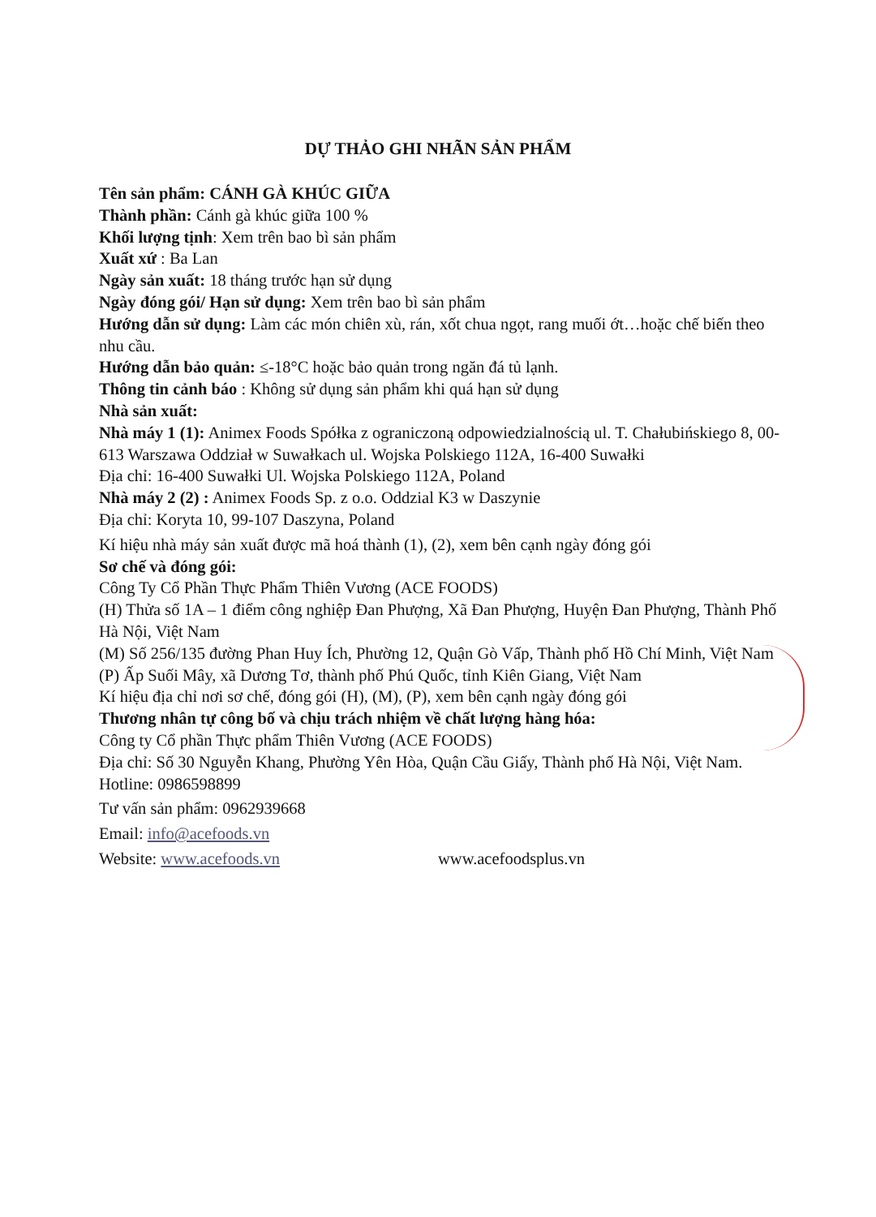DỰ THẢO GHI NHÃN SẢN PHẨM
Tên sản phẩm: CÁNH GÀ KHÚC GIỮA
Thành phần: Cánh gà khúc giữa 100 %
Khối lượng tịnh: Xem trên bao bì sản phẩm
Xuất xứ : Ba Lan
Ngày sản xuất: 18 tháng trước hạn sử dụng
Ngày đóng gói/ Hạn sử dụng: Xem trên bao bì sản phẩm
Hướng dẫn sử dụng: Làm các món chiên xù, rán, xốt chua ngọt, rang muối ớt…hoặc chế biến theo nhu cầu.
Hướng dẫn bảo quản: ≤-18°C hoặc bảo quản trong ngăn đá tủ lạnh.
Thông tin cảnh báo : Không sử dụng sản phẩm khi quá hạn sử dụng
Nhà sản xuất:
Nhà máy 1 (1): Animex Foods Spółka z ograniczoną odpowiedzialnością ul. T. Chałubińskiego 8, 00-613 Warszawa Oddział w Suwałkach ul. Wojska Polskiego 112A, 16-400 Suwałki
Địa chỉ: 16-400 Suwałki Ul. Wojska Polskiego 112A, Poland
Nhà máy 2 (2) : Animex Foods Sp. z o.o. Oddzial K3 w Daszynie
Địa chỉ: Koryta 10, 99-107 Daszyna, Poland
Kí hiệu nhà máy sản xuất được mã hoá thành (1), (2), xem bên cạnh ngày đóng gói
Sơ chế và đóng gói:
Công Ty Cổ Phần Thực Phẩm Thiên Vương (ACE FOODS)
(H) Thửa số 1A – 1 điểm công nghiệp Đan Phượng, Xã Đan Phượng, Huyện Đan Phượng, Thành Phố Hà Nội, Việt Nam
(M) Số 256/135 đường Phan Huy Ích, Phường 12, Quận Gò Vấp, Thành phố Hồ Chí Minh, Việt Nam
(P) Ấp Suối Mây, xã Dương Tơ, thành phố Phú Quốc, tỉnh Kiên Giang, Việt Nam
Kí hiệu địa chỉ nơi sơ chế, đóng gói (H), (M), (P), xem bên cạnh ngày đóng gói
Thương nhân tự công bố và chịu trách nhiệm về chất lượng hàng hóa:
Công ty Cổ phần Thực phẩm Thiên Vương (ACE FOODS)
Địa chỉ: Số 30 Nguyễn Khang, Phường Yên Hòa, Quận Cầu Giấy, Thành phố Hà Nội, Việt Nam.
Hotline: 0986598899
Tư vấn sản phẩm: 0962939668
Email: info@acefoods.vn
Website: www.acefoods.vn www.acefoodsplus.vn